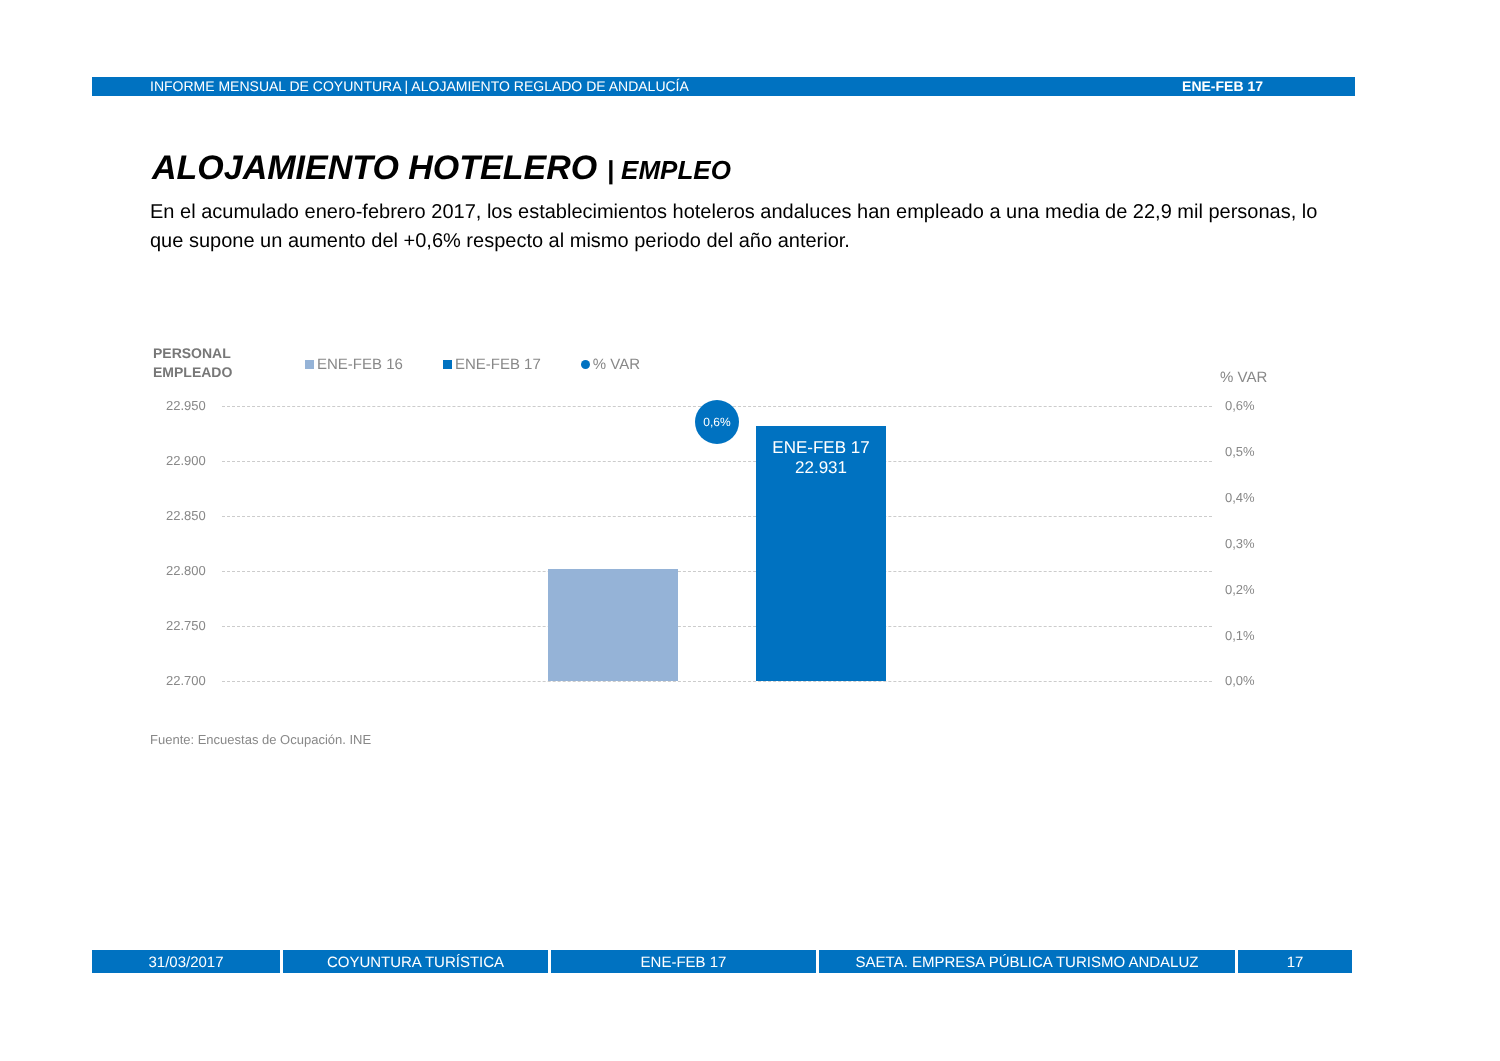INFORME MENSUAL DE COYUNTURA | ALOJAMIENTO REGLADO DE ANDALUCÍA ENE-FEB 17
ALOJAMIENTO HOTELERO | EMPLEO
En el acumulado enero-febrero 2017, los establecimientos hoteleros andaluces han empleado a una media de 22,9 mil personas, lo que supone un aumento del +0,6% respecto al mismo periodo del año anterior.
PERSONAL
EMPLEADO
ENE-FEB 16 ENE-FEB 17 % VAR
% VAR
22.950 0,6%
22.900
0,5%
22.850
0,4%
22.800
0,3%
22.750
0,2%
22.700
0,1%
0,0%
ENE-FEB 17
22.931
0,6%
Fuente: Encuestas de Ocupación. INE
31/03/2017 COYUNTURA TURÍSTICA ENE-FEB 17 SAETA. EMPRESA PÚBLICA TURISMO ANDALUZ 17